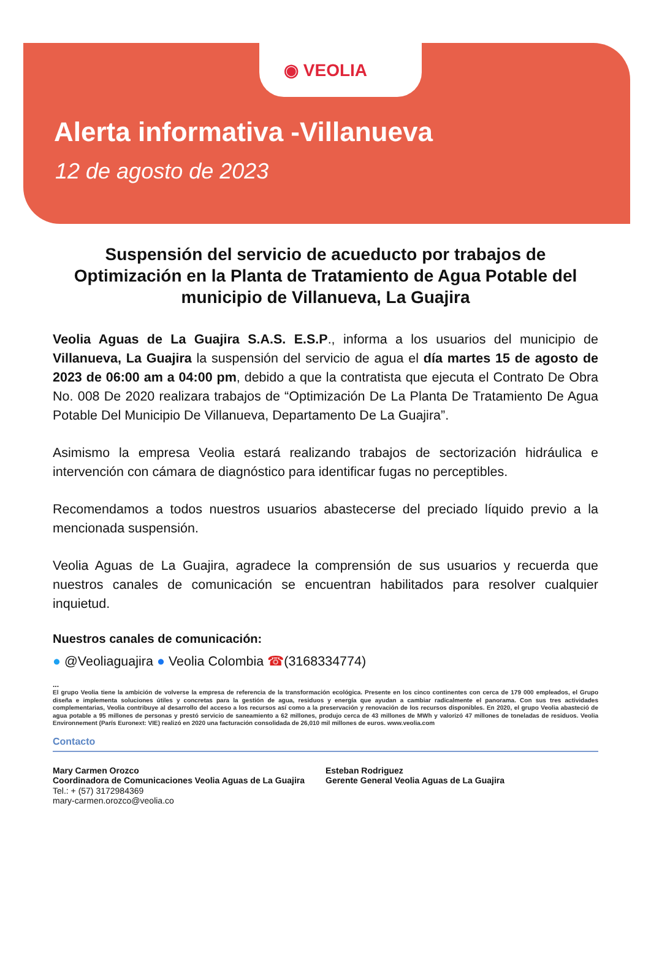◉ VEOLIA
Alerta informativa -Villanueva
12 de agosto de 2023
Suspensión del servicio de acueducto por trabajos de Optimización en la Planta de Tratamiento de Agua Potable del municipio de Villanueva, La Guajira
Veolia Aguas de La Guajira S.A.S. E.S.P., informa a los usuarios del municipio de Villanueva, La Guajira la suspensión del servicio de agua el día martes 15 de agosto de 2023 de 06:00 am a 04:00 pm, debido a que la contratista que ejecuta el Contrato De Obra No. 008 De 2020 realizara trabajos de “Optimización De La Planta De Tratamiento De Agua Potable Del Municipio De Villanueva, Departamento De La Guajira”.
Asimismo la empresa Veolia estará realizando trabajos de sectorización hidráulica e intervención con cámara de diagnóstico para identificar fugas no perceptibles.
Recomendamos a todos nuestros usuarios abastecerse del preciado líquido previo a la mencionada suspensión.
Veolia Aguas de La Guajira, agradece la comprensión de sus usuarios y recuerda que nuestros canales de comunicación se encuentran habilitados para resolver cualquier inquietud.
Nuestros canales de comunicación:
● @Veoliaguajira ● Veolia Colombia ☎(3168334774)
...
El grupo Veolia tiene la ambición de volverse la empresa de referencia de la transformación ecológica. Presente en los cinco continentes con cerca de 179 000 empleados, el Grupo diseña e implementa soluciones útiles y concretas para la gestión de agua, residuos y energía que ayudan a cambiar radicalmente el panorama. Con sus tres actividades complementarias, Veolia contribuye al desarrollo del acceso a los recursos así como a la preservación y renovación de los recursos disponibles. En 2020, el grupo Veolia abasteció de agua potable a 95 millones de personas y prestó servicio de saneamiento a 62 millones, produjo cerca de 43 millones de MWh y valorizó 47 millones de toneladas de residuos. Veolia Environnement (París Euronext: VIE) realizó en 2020 una facturación consolidada de 26,010 mil millones de euros. www.veolia.com
Contacto
Mary Carmen Orozco
Coordinadora de Comunicaciones Veolia Aguas de La Guajira
Tel.: + (57) 3172984369
mary-carmen.orozco@veolia.co
Esteban Rodriguez
Gerente General Veolia Aguas de La Guajira